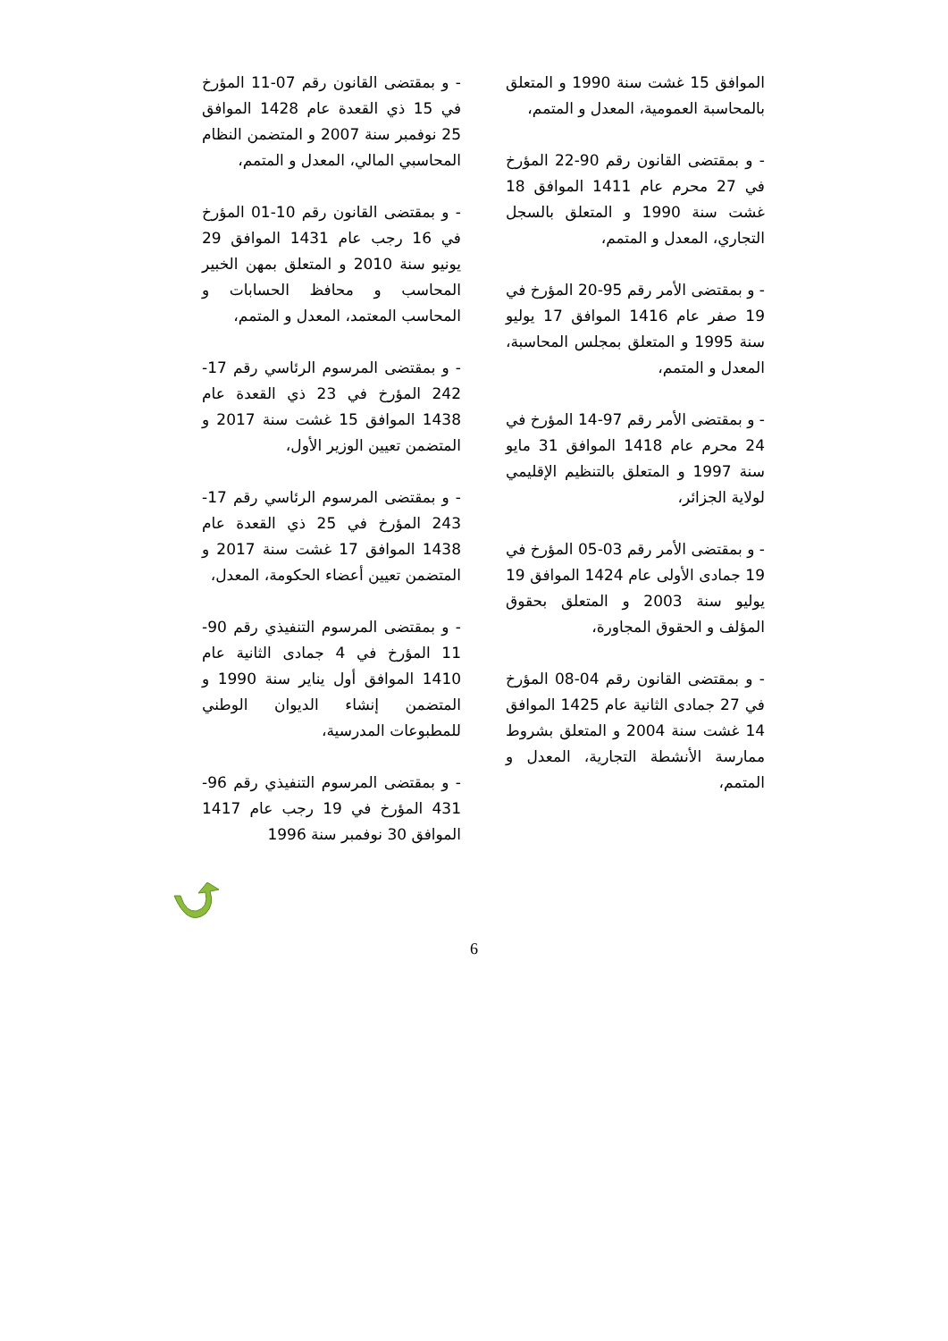الموافق 15 غشت سنة 1990 و المتعلق بالمحاسبة العمومية، المعدل و المتمم،
- و بمقتضى القانون رقم 90-22 المؤرخ في 27 محرم عام 1411 الموافق 18 غشت سنة 1990 و المتعلق بالسجل التجاري، المعدل و المتمم،
- و بمقتضى الأمر رقم 95-20 المؤرخ في 19 صفر عام 1416 الموافق 17 يوليو سنة 1995 و المتعلق بمجلس المحاسبة، المعدل و المتمم،
- و بمقتضى الأمر رقم 97-14 المؤرخ في 24 محرم عام 1418 الموافق 31 مايو سنة 1997 و المتعلق بالتنظيم الإقليمي لولاية الجزائر،
- و بمقتضى الأمر رقم 03-05 المؤرخ في 19 جمادى الأولى عام 1424 الموافق 19 يوليو سنة 2003 و المتعلق بحقوق المؤلف و الحقوق المجاورة،
- و بمقتضى القانون رقم 04-08 المؤرخ في 27 جمادى الثانية عام 1425 الموافق 14 غشت سنة 2004 و المتعلق بشروط ممارسة الأنشطة التجارية، المعدل و المتمم،
- و بمقتضى القانون رقم 07-11 المؤرخ في 15 ذي القعدة عام 1428 الموافق 25 نوفمبر سنة 2007 و المتضمن النظام المحاسبي المالي، المعدل و المتمم،
- و بمقتضى القانون رقم 10-01 المؤرخ في 16 رجب عام 1431 الموافق 29 يونيو سنة 2010 و المتعلق بمهن الخبير المحاسب و محافظ الحسابات و المحاسب المعتمد، المعدل و المتمم،
- و بمقتضى المرسوم الرئاسي رقم 17-242 المؤرخ في 23 ذي القعدة عام 1438 الموافق 15 غشت سنة 2017 و المتضمن تعيين الوزير الأول،
- و بمقتضى المرسوم الرئاسي رقم 17-243 المؤرخ في 25 ذي القعدة عام 1438 الموافق 17 غشت سنة 2017 و المتضمن تعيين أعضاء الحكومة، المعدل،
- و بمقتضى المرسوم التنفيذي رقم 90-11 المؤرخ في 4 جمادى الثانية عام 1410 الموافق أول يناير سنة 1990 و المتضمن إنشاء الديوان الوطني للمطبوعات المدرسية،
- و بمقتضى المرسوم التنفيذي رقم 96-431 المؤرخ في 19 رجب عام 1417 الموافق 30 نوفمبر سنة 1996
6